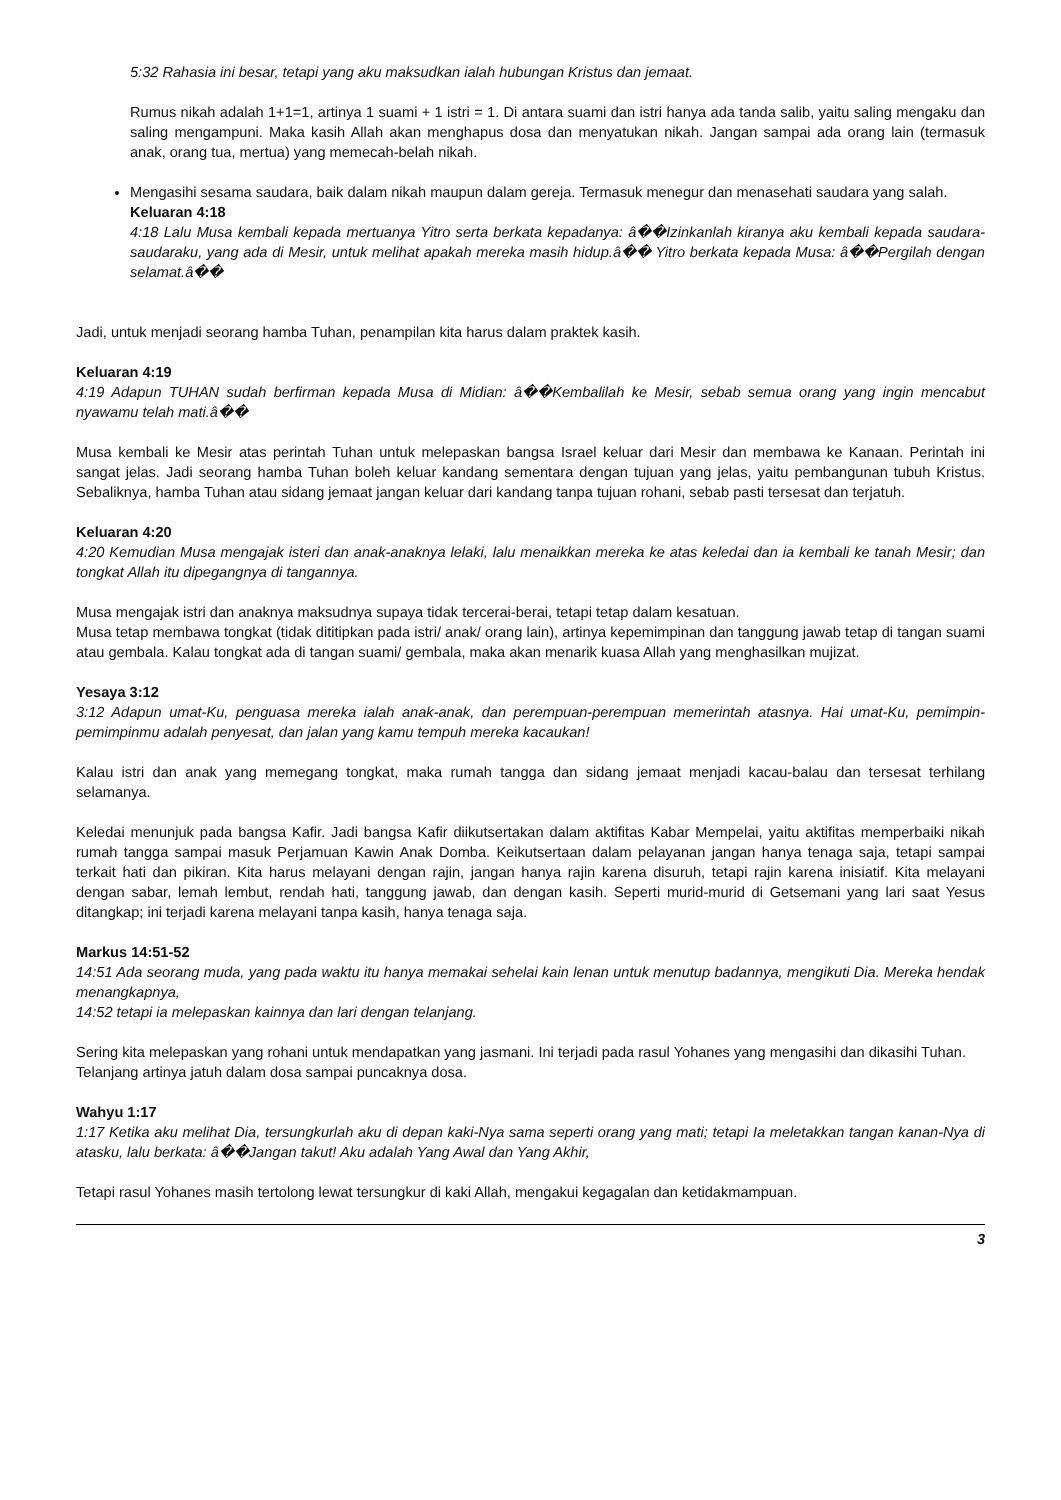5:32 Rahasia ini besar, tetapi yang aku maksudkan ialah hubungan Kristus dan jemaat.
Rumus nikah adalah 1+1=1, artinya 1 suami + 1 istri = 1. Di antara suami dan istri hanya ada tanda salib, yaitu saling mengaku dan saling mengampuni. Maka kasih Allah akan menghapus dosa dan menyatukan nikah. Jangan sampai ada orang lain (termasuk anak, orang tua, mertua) yang memecah-belah nikah.
Mengasihi sesama saudara, baik dalam nikah maupun dalam gereja. Termasuk menegur dan menasehati saudara yang salah.
Keluaran 4:18
4:18 Lalu Musa kembali kepada mertuanya Yitro serta berkata kepadanya: â��Izinkanlah kiranya aku kembali kepada saudara-saudaraku, yang ada di Mesir, untuk melihat apakah mereka masih hidup.â�� Yitro berkata kepada Musa: â��Pergilah dengan selamat.â��
Jadi, untuk menjadi seorang hamba Tuhan, penampilan kita harus dalam praktek kasih.
Keluaran 4:19
4:19 Adapun TUHAN sudah berfirman kepada Musa di Midian: â��Kembalilah ke Mesir, sebab semua orang yang ingin mencabut nyawamu telah mati.â��
Musa kembali ke Mesir atas perintah Tuhan untuk melepaskan bangsa Israel keluar dari Mesir dan membawa ke Kanaan. Perintah ini sangat jelas. Jadi seorang hamba Tuhan boleh keluar kandang sementara dengan tujuan yang jelas, yaitu pembangunan tubuh Kristus. Sebaliknya, hamba Tuhan atau sidang jemaat jangan keluar dari kandang tanpa tujuan rohani, sebab pasti tersesat dan terjatuh.
Keluaran 4:20
4:20 Kemudian Musa mengajak isteri dan anak-anaknya lelaki, lalu menaikkan mereka ke atas keledai dan ia kembali ke tanah Mesir; dan tongkat Allah itu dipegangnya di tangannya.
Musa mengajak istri dan anaknya maksudnya supaya tidak tercerai-berai, tetapi tetap dalam kesatuan.
Musa tetap membawa tongkat (tidak dititipkan pada istri/ anak/ orang lain), artinya kepemimpinan dan tanggung jawab tetap di tangan suami atau gembala. Kalau tongkat ada di tangan suami/ gembala, maka akan menarik kuasa Allah yang menghasilkan mujizat.
Yesaya 3:12
3:12 Adapun umat-Ku, penguasa mereka ialah anak-anak, dan perempuan-perempuan memerintah atasnya. Hai umat-Ku, pemimpin-pemimpinmu adalah penyesat, dan jalan yang kamu tempuh mereka kacaukan!
Kalau istri dan anak yang memegang tongkat, maka rumah tangga dan sidang jemaat menjadi kacau-balau dan tersesat terhilang selamanya.
Keledai menunjuk pada bangsa Kafir. Jadi bangsa Kafir diikutsertakan dalam aktifitas Kabar Mempelai, yaitu aktifitas memperbaiki nikah rumah tangga sampai masuk Perjamuan Kawin Anak Domba. Keikutsertaan dalam pelayanan jangan hanya tenaga saja, tetapi sampai terkait hati dan pikiran. Kita harus melayani dengan rajin, jangan hanya rajin karena disuruh, tetapi rajin karena inisiatif. Kita melayani dengan sabar, lemah lembut, rendah hati, tanggung jawab, dan dengan kasih. Seperti murid-murid di Getsemani yang lari saat Yesus ditangkap; ini terjadi karena melayani tanpa kasih, hanya tenaga saja.
Markus 14:51-52
14:51 Ada seorang muda, yang pada waktu itu hanya memakai sehelai kain lenan untuk menutup badannya, mengikuti Dia. Mereka hendak menangkapnya,
14:52 tetapi ia melepaskan kainnya dan lari dengan telanjang.
Sering kita melepaskan yang rohani untuk mendapatkan yang jasmani. Ini terjadi pada rasul Yohanes yang mengasihi dan dikasihi Tuhan.
Telanjang artinya jatuh dalam dosa sampai puncaknya dosa.
Wahyu 1:17
1:17 Ketika aku melihat Dia, tersungkurlah aku di depan kaki-Nya sama seperti orang yang mati; tetapi Ia meletakkan tangan kanan-Nya di atasku, lalu berkata: â��Jangan takut! Aku adalah Yang Awal dan Yang Akhir,
Tetapi rasul Yohanes masih tertolong lewat tersungkur di kaki Allah, mengakui kegagalan dan ketidakmampuan.
3